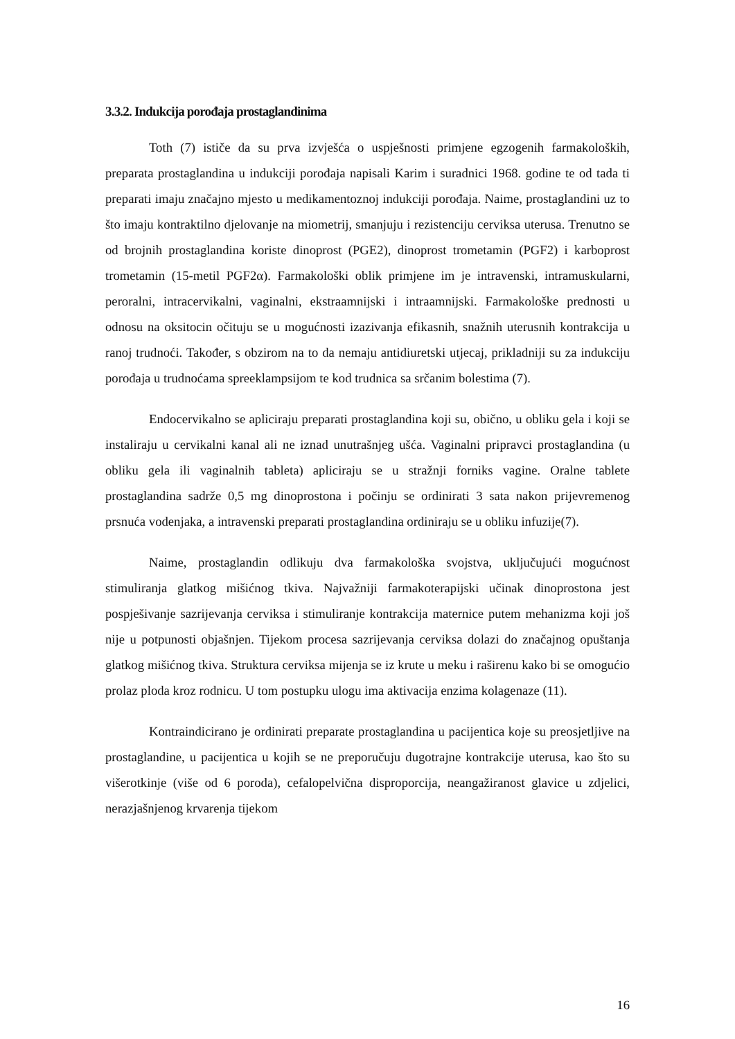3.3.2. Indukcija porođaja prostaglandinima
Toth (7) ističe da su prva izvješća o uspješnosti primjene egzogenih farmakoloških, preparata prostaglandina u indukciji porođaja napisali Karim i suradnici 1968. godine te od tada ti preparati imaju značajno mjesto u medikamentoznoj indukciji porođaja. Naime, prostaglandini uz to što imaju kontraktilno djelovanje na miometrij, smanjuju i rezistenciju cerviksa uterusa. Trenutno se od brojnih prostaglandina koriste dinoprost (PGE2), dinoprost trometamin (PGF2) i karboprost trometamin (15-metil PGF2α). Farmakološki oblik primjene im je intravenski, intramuskularni, peroralni, intracervikalni, vaginalni, ekstraamnijski i intraamnijski. Farmakološke prednosti u odnosu na oksitocin očituju se u mogućnosti izazivanja efikasnih, snažnih uterusnih kontrakcija u ranoj trudnoći. Također, s obzirom na to da nemaju antidiuretski utjecaj, prikladniji su za indukciju porođaja u trudnoćama spreeklampsijom te kod trudnica sa srčanim bolestima (7).
Endocervikalno se apliciraju preparati prostaglandina koji su, obično, u obliku gela i koji se instaliraju u cervikalni kanal ali ne iznad unutrašnjeg ušća. Vaginalni pripravci prostaglandina (u obliku gela ili vaginalnih tableta) apliciraju se u stražnji forniks vagine. Oralne tablete prostaglandina sadrže 0,5 mg dinoprostona i počinju se ordinirati 3 sata nakon prijevremenog prsnuća vodenjaka, a intravenski preparati prostaglandina ordiniraju se u obliku infuzije(7).
Naime, prostaglandin odlikuju dva farmakološka svojstva, uključujući mogućnost stimuliranja glatkog mišićnog tkiva. Najvažniji farmakoterapijski učinak dinoprostona jest pospješivanje sazrijevanja cerviksa i stimuliranje kontrakcija maternice putem mehanizma koji još nije u potpunosti objašnjen. Tijekom procesa sazrijevanja cerviksa dolazi do značajnog opuštanja glatkog mišićnog tkiva. Struktura cerviksa mijenja se iz krute u meku i raširenu kako bi se omogućio prolaz ploda kroz rodnicu. U tom postupku ulogu ima aktivacija enzima kolagenaze (11).
Kontraindicirano je ordinirati preparate prostaglandina u pacijentica koje su preosjetljive na prostaglandine, u pacijentica u kojih se ne preporučuju dugotrajne kontrakcije uterusa, kao što su višerotkinje (više od 6 poroda), cefalopelvična disproporcija, neangažiranost glavice u zdjelici, nerazjašnjenog krvarenja tijekom
16